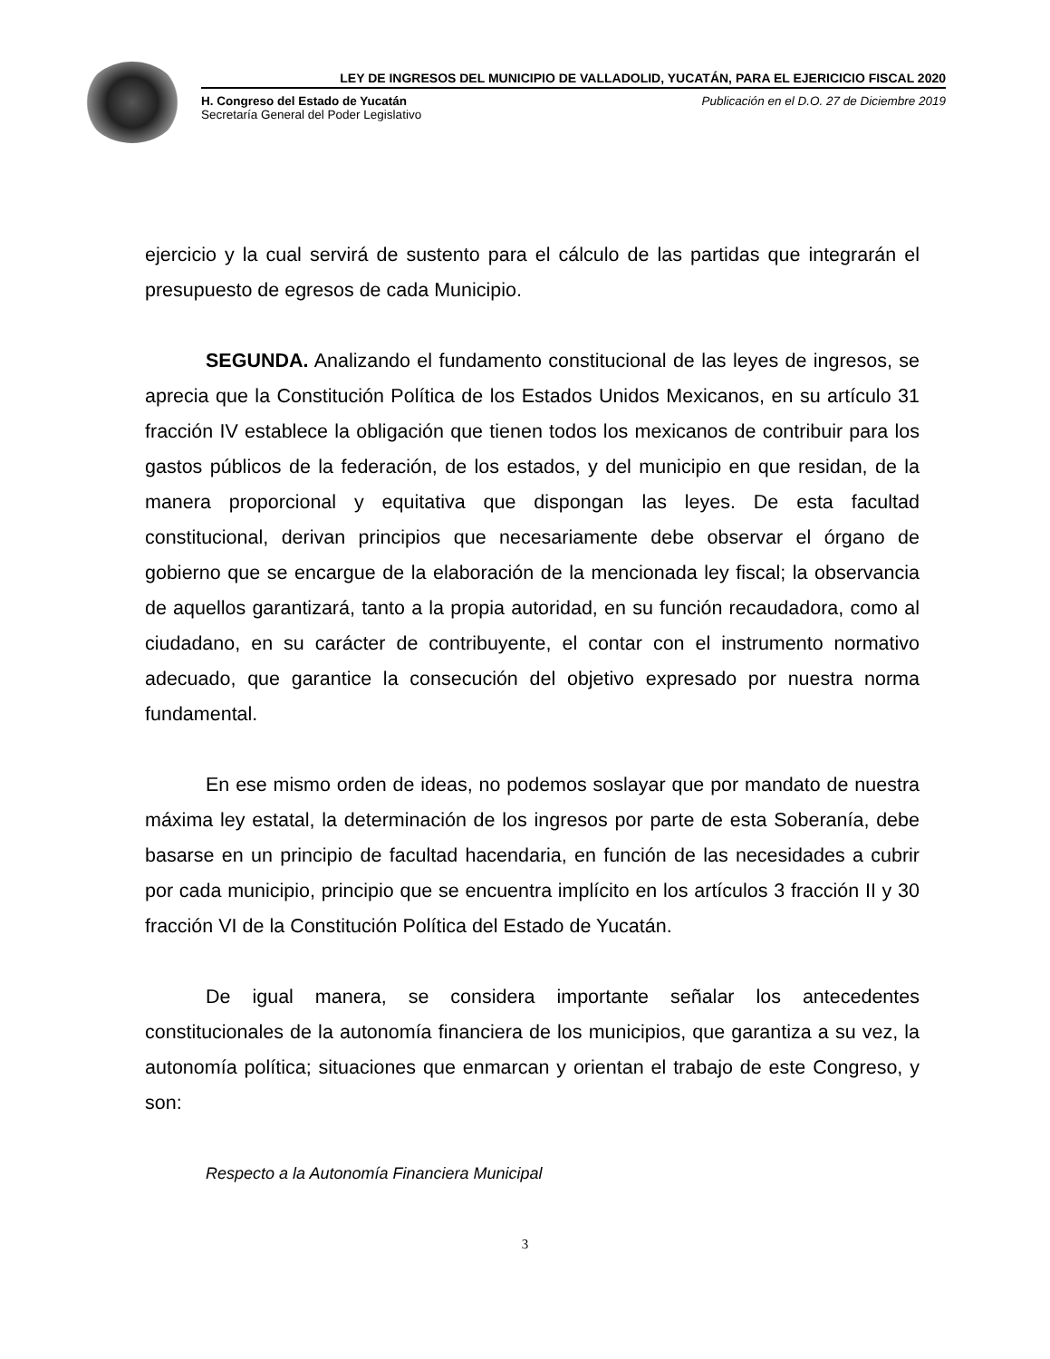LEY DE INGRESOS DEL MUNICIPIO DE VALLADOLID, YUCATÁN, PARA EL EJERICICIO FISCAL 2020
H. Congreso del Estado de Yucatán
Secretaría General del Poder Legislativo
Publicación en el D.O. 27 de Diciembre 2019
ejercicio y la cual servirá de sustento para el cálculo de las partidas que integrarán el presupuesto de egresos de cada Municipio.
SEGUNDA. Analizando el fundamento constitucional de las leyes de ingresos, se aprecia que la Constitución Política de los Estados Unidos Mexicanos, en su artículo 31 fracción IV establece la obligación que tienen todos los mexicanos de contribuir para los gastos públicos de la federación, de los estados, y del municipio en que residan, de la manera proporcional y equitativa que dispongan las leyes. De esta facultad constitucional, derivan principios que necesariamente debe observar el órgano de gobierno que se encargue de la elaboración de la mencionada ley fiscal; la observancia de aquellos garantizará, tanto a la propia autoridad, en su función recaudadora, como al ciudadano, en su carácter de contribuyente, el contar con el instrumento normativo adecuado, que garantice la consecución del objetivo expresado por nuestra norma fundamental.
En ese mismo orden de ideas, no podemos soslayar que por mandato de nuestra máxima ley estatal, la determinación de los ingresos por parte de esta Soberanía, debe basarse en un principio de facultad hacendaria, en función de las necesidades a cubrir por cada municipio, principio que se encuentra implícito en los artículos 3 fracción II y 30 fracción VI de la Constitución Política del Estado de Yucatán.
De igual manera, se considera importante señalar los antecedentes constitucionales de la autonomía financiera de los municipios, que garantiza a su vez, la autonomía política; situaciones que enmarcan y orientan el trabajo de este Congreso, y son:
Respecto a la Autonomía Financiera Municipal
3